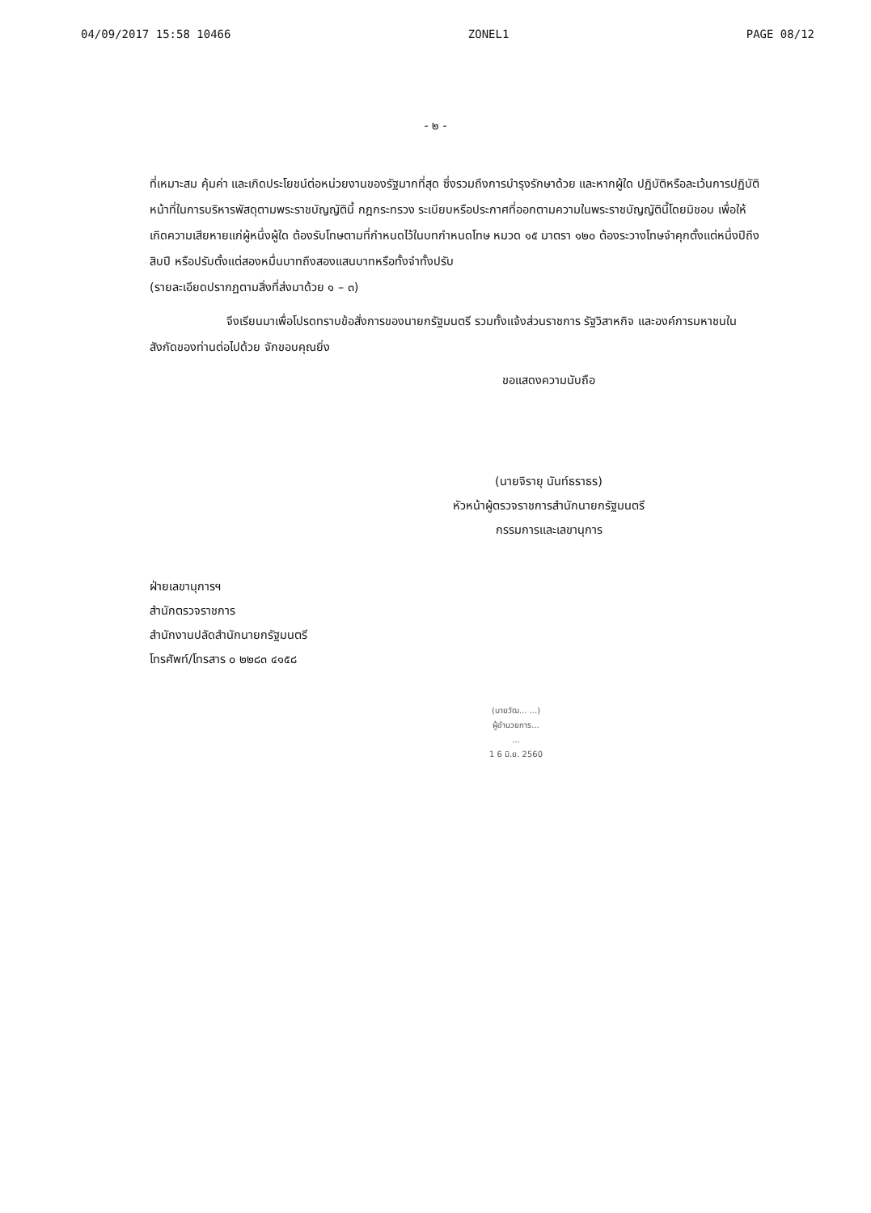04/09/2017 15:58 10466 ZONEL1 PAGE 08/12
- ๒ -
ที่เหมาะสม คุ้มค่า และเกิดประโยชน์ต่อหน่วยงานของรัฐมากที่สุด ซึ่งรวมถึงการบำรุงรักษาด้วย และหากผู้ใด ปฏิบัติหรือละเว้นการปฏิบัติหน้าที่ในการบริหารพัสดุตามพระราชบัญญัตินี้ กฎกระทรวง ระเบียบหรือประกาศที่ออกตามความในพระราชบัญญัตินี้โดยมิชอบ เพื่อให้เกิดความเสียหายแก่ผู้หนึ่งผู้ใด ต้องรับโทษตามที่กำหนดไว้ในบทกำหนดโทษ หมวด ๑๕ มาตรา ๑๒๐ ต้องระวางโทษจำคุกตั้งแต่หนึ่งปีถึงสิบปี หรือปรับตั้งแต่สองหมื่นบาทถึงสองแสนบาทหรือทั้งจำทั้งปรับ
(รายละเอียดปรากฏตามสิ่งที่ส่งมาด้วย ๑ – ๓)
จึงเรียนมาเพื่อโปรดทราบข้อสั่งการของนายกรัฐมนตรี รวมทั้งแจ้งส่วนราชการ รัฐวิสาหกิจ และองค์การมหาชนในสังกัดของท่านต่อไปด้วย จักขอบคุณยิ่ง
ขอแสดงความนับถือ
(นายจิรายุ นันท์ธราธร)
หัวหน้าผู้ตรวจราชการสำนักนายกรัฐมนตรี
กรรมการและเลขานุการ
ฝ่ายเลขานุการฯ
สำนักตรวจราชการ
สำนักงานปลัดสำนักนายกรัฐมนตรี
โทรศัพท์/โทรสาร ๐ ๒๒๘๓ ๔๑๕๘
(นายวัฒ... ...)
ผู้อำนวยการ...
...
1 6 มิ.ย. 2560